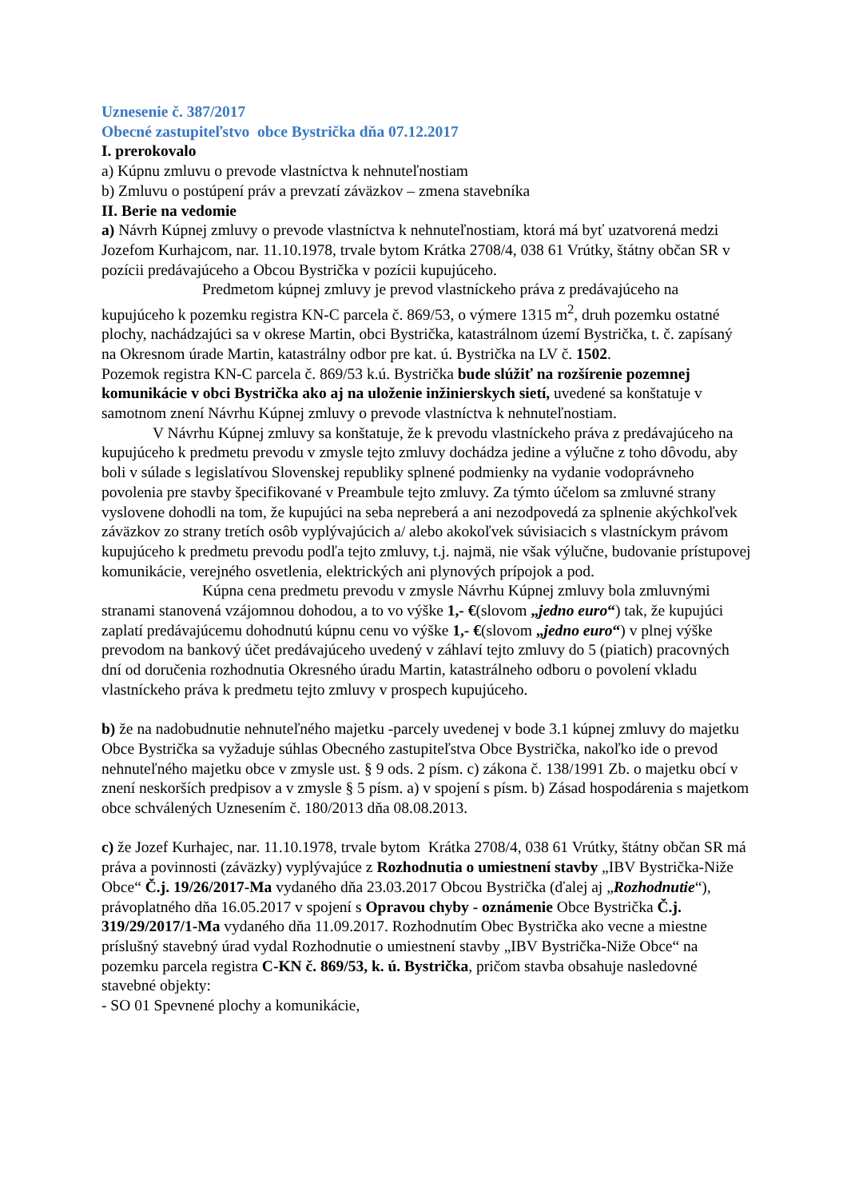Uznesenie č. 387/2017
Obecné zastupiteľstvo obce Bystrička dňa 07.12.2017
I. prerokovalo
a) Kúpnu zmluvu o prevode vlastníctva k nehnuteľnostiam
b) Zmluvu o postúpení práv a prevzatí záväzkov – zmena stavebníka
II. Berie na vedomie
a) Návrh Kúpnej zmluvy o prevode vlastníctva k nehnuteľnostiam, ktorá má byť uzatvorená medzi Jozefom Kurhajcom, nar. 11.10.1978, trvale bytom Krátka 2708/4, 038 61 Vrútky, štátny občan SR v pozícii predávajúceho a Obcou Bystrička v pozícii kupujúceho.
Predmetom kúpnej zmluvy je prevod vlastníckeho práva z predávajúceho na kupujúceho k pozemku registra KN-C parcela č. 869/53, o výmere 1315 m<sup>2</sup>, druh pozemku ostatné plochy, nachádzajúci sa v okrese Martin, obci Bystrička, katastrálnom území Bystrička, t. č. zapísaný na Okresnom úrade Martin, katastrálny odbor pre kat. ú. Bystrička na LV č. 1502.
Pozemok registra KN-C parcela č. 869/53 k.ú. Bystrička bude slúžiť na rozšírenie pozemnej komunikácie v obci Bystrička ako aj na uloženie inžinierskych sietí, uvedené sa konštatuje v samotnom znení Návrhu Kúpnej zmluvy o prevode vlastníctva k nehnuteľnostiam.
V Návrhu Kúpnej zmluvy sa konštatuje, že k prevodu vlastníckeho práva z predávajúceho na kupujúceho k predmetu prevodu v zmysle tejto zmluvy dochádza jedine a výlučne z toho dôvodu, aby boli v súlade s legislatívou Slovenskej republiky splnené podmienky na vydanie vodoprávneho povolenia pre stavby špecifikované v Preambule tejto zmluvy. Za týmto účelom sa zmluvné strany vyslovene dohodli na tom, že kupujúci na seba nepreberá a ani nezodpovedá za splnenie akýchkoľvek záväzkov zo strany tretích osôb vyplývajúcich a/ alebo akokoľvek súvisiacich s vlastníckym právom kupujúceho k predmetu prevodu podľa tejto zmluvy, t.j. najmä, nie však výlučne, budovanie prístupovej komunikácie, verejného osvetlenia, elektrických ani plynových prípojok a pod.
Kúpna cena predmetu prevodu v zmysle Návrhu Kúpnej zmluvy bola zmluvnými stranami stanovená vzájomnou dohodou, a to vo výške 1,- €(slovom „jedno euro“) tak, že kupujúci zaplatí predávajúcemu dohodnutú kúpnu cenu vo výške 1,- €(slovom „jedno euro“) v plnej výške prevodom na bankový účet predávajúceho uvedený v záhlaví tejto zmluvy do 5 (piatich) pracovných dní od doručenia rozhodnutia Okresného úradu Martin, katastrálneho odboru o povolení vkladu vlastníckeho práva k predmetu tejto zmluvy v prospech kupujúceho.
b) že na nadobudnutie nehnuteľného majetku -parcely uvedenej v bode 3.1 kúpnej zmluvy do majetku Obce Bystrička sa vyžaduje súhlas Obecného zastupiteľstva Obce Bystrička, nakoľko ide o prevod nehnuteľného majetku obce v zmysle ust. § 9 ods. 2 písm. c) zákona č. 138/1991 Zb. o majetku obcí v znení neskorších predpisov a v zmysle § 5 písm. a) v spojení s písm. b) Zásad hospodárenia s majetkom obce schválených Uznesením č. 180/2013 dňa 08.08.2013.
c) že Jozef Kurhajec, nar. 11.10.1978, trvale bytom Krátka 2708/4, 038 61 Vrútky, štátny občan SR má práva a povinnosti (záväzky) vyplývajúce z Rozhodnutia o umiestnení stavby „IBV Bystrička-Niže Obce“ Č.j. 19/26/2017-Ma vydaného dňa 23.03.2017 Obcou Bystrička (ďalej aj „Rozhodnutie“), právoplatného dňa 16.05.2017 v spojení s Opravou chyby - oznámenie Obce Bystrička Č.j. 319/29/2017/1-Ma vydaného dňa 11.09.2017. Rozhodnutím Obec Bystrička ako vecne a miestne príslušný stavebný úrad vydal Rozhodnutie o umiestnení stavby „IBV Bystrička-Niže Obce“ na pozemku parcela registra C-KN č. 869/53, k. ú. Bystrička, pričom stavba obsahuje nasledovné stavebné objekty:
- SO 01 Spevnené plochy a komunikácie,